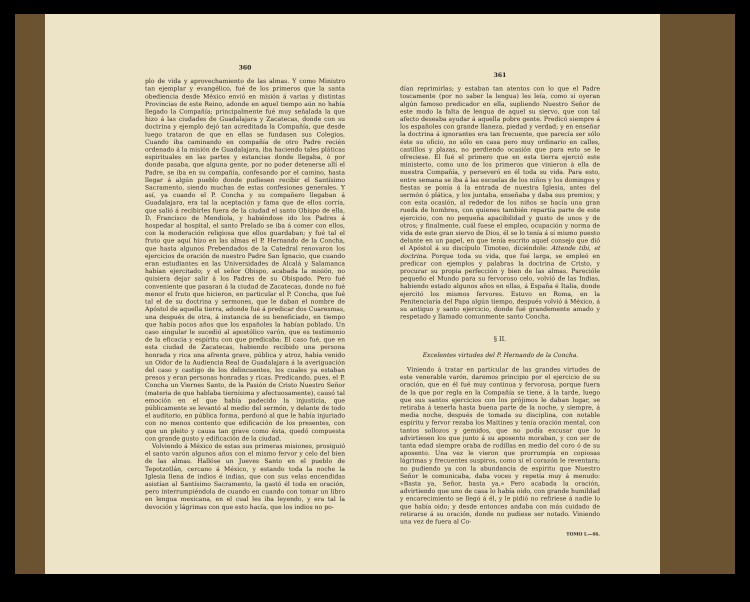360
plo de vida y aprovechamiento de las almas. Y como Ministro tan ejemplar y evangélico, fué de los primeros que la santa obediencia desde México envió en misión á varias y distintas Provincias de este Reino, adonde en aquel tiempo aún no había llegado la Compañía; principalmente fué muy señalada la que hizo á las ciudades de Guadalajara y Zacatecas, donde con su doctrina y ejemplo dejó tan acreditada la Compañía, que desde luego trataron de que en ellas se fundasen sus Colegios. Cuando iba caminando en compañía de otro Padre recién ordenado á la misión de Guadalajara, iba haciendo tales pláticas espirituales en las partes y estancias donde llegaba, ó por donde pasaba, que alguna gente, por no poder detenerse allí el Padre, se iba en su compañía, confesando por el camino, hasta llegar á algún pueblo donde pudiesen recibir el Santísimo Sacramento, siendo muchas de estas confesiones generales. Y así, ya cuando el P. Concha y su compañero llegaban á Guadalajara, era tal la aceptación y fama que de ellos corría, que salió á recibirles fuera de la ciudad el santo Obispo de ella, D. Francisco de Mendiola, y habiéndose ido los Padres á hospedar al hospital, el santo Prelado se iba á comer con ellos, con la moderación religiosa que ellos guardaban; y fué tal el fruto que aquí hizo en las almas el P. Hernando de la Concha, que hasta algunos Prebendados de la Catedral renovaron los ejercicios de oración de nuestro Padre San Ignacio, que cuando eran estudiantes en las Universidades de Alcalá y Salamanca habían ejercitado; y el señor Obispo, acabada la misión, no quisiera dejar salir á los Padres de su Obispado. Pero fué conveniente que pasaran á la ciudad de Zacatecas, donde no fué menor el fruto que hicieron, en particular el P. Concha, que fué tal el de su doctrina y sermones, que le daban el nombre de Apóstol de aquella tierra, adonde fué á predicar dos Cuaresmas, una después de otra, á instancia de su beneficiado, en tiempo que había pocos años que los españoles la habían poblado. Un caso singular le sucedió al apostólico varón, que es testimonio de la eficacia y espíritu con que predicaba: El caso fué, que en esta ciudad de Zacatecas, habiendo recibido una persona honrada y rica una afrenta grave, pública y atroz, había venido un Oidor de la Audiencia Real de Guadalajara á la averiguación del caso y castigo de los delincuentes, los cuales ya estaban presos y eran personas honradas y ricas. Predicando, pues, el P. Concha un Viernes Santo, de la Pasión de Cristo Nuestro Señor (materia de que hablaba tiernísima y afectuosamente), causó tal emoción en el que había padecido la injusticia, que públicamente se levantó al medio del sermón, y delante de todo el auditorio, en pública forma, perdonó al que le había injuriado con no menos contento que edificación de los presentes, con que un pleito y causa tan grave como ésta, quedó compuesta con grande gusto y edificación de la ciudad.
Volviendo á México de estas sus primeras misiones, prosiguió el santo varón algunos años con el mismo fervor y celo del bien de las almas. Hallóse un Jueves Santo en el pueblo de Tepotzotlán, cercano á México, y estando toda la noche la Iglesia llena de indios é indias, que con sus velas encendidas asistían al Santísimo Sacramento, la gastó él toda en oración, pero interrumpiéndola de cuando en cuando con tomar un libro en lengua mexicana, en el cual les iba leyendo, y era tal la devoción y lágrimas con que esto hacía, que los indios no po-
361
dían reprimirlas; y estaban tan atentos con lo que el Padre toscamente (por no saber la lengua) les leía, como si oyeran algún famoso predicador en ella, supliendo Nuestro Señor de este modo la falta de lengua de aquel su siervo, que con tal afecto deseaba ayudar á aquella pobre gente. Predicó siempre á los españoles con grande llaneza, piedad y verdad; y en enseñar la doctrina á ignorantes era tan frecuente, que parecía ser sólo éste su oficio, no sólo en casa pero muy ordinario en calles, castillos y plazas, no perdiendo ocasión que para esto se le ofreciese. El fué el primero que en esta tierra ejerció este ministerio, como uno de los primeros que vinieron á ella de nuestra Compañía, y perseveró en él toda su vida. Para esto, entre semana se iba á las escuelas de los niños y los domingos y fiestas se ponía á la entrada de nuestra Iglesia, antes del sermón ó plática, y los juntaba, enseñaba y daba sus premios; y con esta ocasión, al rededor de los niños se hacía una gran rueda de hombres, con quienes también repartía parte de este ejercicio, con no pequeña apacibilidad y gusto de unos y de otros; y finalmente, cuál fuese el empleo, ocupación y norma de vida de este gran siervo de Dios, él se lo tenía á sí mismo puesto delante en un papel, en que tenía escrito aquel consejo que dió el Apóstol á su discípulo Timoteo, diciéndole: Attende tibi, et doctrina. Porque toda su vida, que fué larga, se empleó en predicar con ejemplos y palabras la doctrina de Cristo, y procurar su propia perfección y bien de las almas. Parecióle pequeño el Mundo para su fervoroso celo, volvió de las Indias, habiendo estado algunos años en ellas, á España é Italia, donde ejercitó los mismos fervores. Estuvo en Roma, en la Penitenciaría del Papa algún tiempo, después volvió á México, á su antiguo y santo ejercicio, donde fué grandemente amado y respetado y llamado comunmente santo Concha.
§ II.
Excelentes virtudes del P. Hernando de la Concha.
Viniendo á tratar en particular de las grandes virtudes de este venerable varón, daremos principio por el ejercicio de su oración, que en él fué muy continua y fervorosa, porque fuera de la que por regla en la Compañía se tiene, á la tarde, luego que sus santos ejercicios con los prójimos le daban lugar, se retiraba á tenerla hasta buena parte de la noche, y siempre, á media noche, después de tomada su disciplina, con notable espíritu y fervor rezaba los Maitines y tenía oración mental, con tantos sollozos y gemidos, que no podía excusar que lo advirtiesen los que junto á su aposento moraban, y con ser de tanta edad siempre oraba de rodillas en medio del coro ó de su aposento. Una vez le vieron que prorrumpía en copiosas lágrimas y frecuentes suspiros, como si el corazón le reventara; no pudiendo ya con la abundancia de espíritu que Nuestro Señor le comunicaba, daba voces y repetía muy á menudo: «Basta ya, Señor, basta ya.» Pero acabada la oración, advirtiendo que uno de casa lo había oido, con grande humildad y encarecimiento se llegó á él, y le pidió no refiriese á nadie lo que había oido; y desde entonces andaba con más cuidado de retirarse á su oración, donde no pudiese ser notado. Viniendo una vez de fuera al Co-
TOMO I.—46.